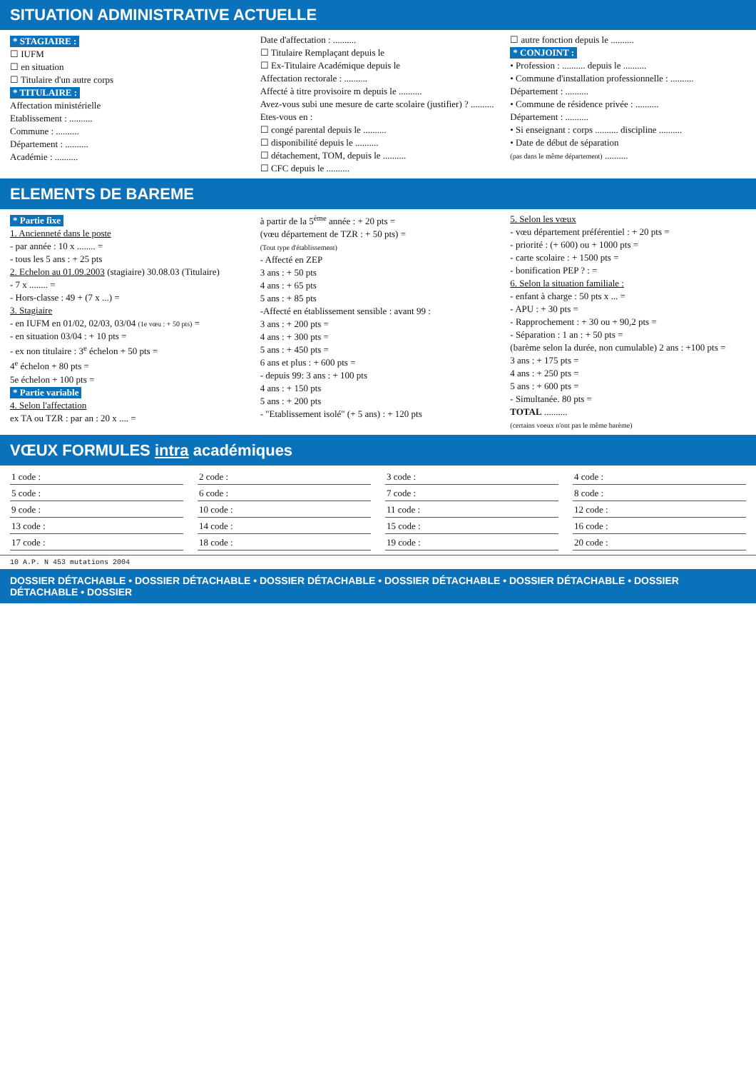SITUATION ADMINISTRATIVE ACTUELLE
* STAGIAIRE :
☐ IUFM
☐ en situation
☐ Titulaire d'un autre corps
* TITULAIRE :
Affectation ministérielle
Etablissement : ..........
Commune : ..........
Département : ..........
Académie : ..........
Date d'affectation : ..........
☐ Titulaire Remplaçant depuis le
☐ Ex-Titulaire Académique depuis le
Affectation rectorale : ..........
Affecté à titre provisoire m depuis le ..........
Avez-vous subi une mesure de carte scolaire (justifier) ? ..........
Etes-vous en :
☐ congé parental depuis le ..........
☐ disponibilité depuis le ..........
☐ détachement, TOM, depuis le ..........
☐ CFC depuis le ..........
☐ autre fonction depuis le ..........
* CONJOINT :
• Profession : .......... depuis le ..........
• Commune d'installation professionnelle : ..........
Département : ..........
• Commune de résidence privée : ..........
Département : ..........
• Si enseignant : corps .......... discipline ..........
• Date de début de séparation
(pas dans le même département) ..........
ELEMENTS DE BAREME
* Partie fixe
1. Ancienneté dans le poste
- par année : 10 x ........ =
- tous les 5 ans : + 25 pts
2. Echelon au 01.09.2003 (stagiaire) 30.08.03 (Titulaire)
- 7 x ........ =
- Hors-classe : 49 + (7 x ...) =
3. Stagiaire
- en IUFM en 01/02, 02/03, 03/04 (1e vœu : + 50 pts) =
- en situation 03/04 : + 10 pts =
- ex non titulaire : 3<sup>e</sup> échelon + 50 pts =
4<sup>e</sup> échelon + 80 pts =
5e échelon + 100 pts =
* Partie variable
4. Selon l'affectation
ex TA ou TZR : par an : 20 x .... =
à partir de la 5<sup>ème</sup> année : + 20 pts =
(vœu département de TZR : + 50 pts) =
(Tout type d'établissement)
- Affecté en ZEP
3 ans : + 50 pts
4 ans : + 65 pts
5 ans : + 85 pts
-Affecté en établissement sensible : avant 99 :
3 ans : + 200 pts =
4 ans : + 300 pts =
5 ans : + 450 pts =
6 ans et plus : + 600 pts =
- depuis 99: 3 ans : + 100 pts
4 ans : + 150 pts
5 ans : + 200 pts
- "Etablissement isolé" (+ 5 ans) : + 120 pts
5. Selon les vœux
- vœu département préférentiel : + 20 pts =
- priorité : (+ 600) ou + 1000 pts =
- carte scolaire : + 1500 pts =
- bonification PEP ? : =
6. Selon la situation familiale :
- enfant à charge : 50 pts x ... =
- APU : + 30 pts =
- Rapprochement : + 30 ou + 90,2 pts =
- Séparation : 1 an : + 50 pts =
(barème selon la durée, non cumulable) 2 ans : +100 pts =
3 ans : + 175 pts =
4 ans : + 250 pts =
5 ans : + 600 pts =
- Simultanée. 80 pts =
TOTAL ..........
(certains voeux n'ont pas le même barème)
VŒUX FORMULES intra académiques
1 code :
2 code :
3 code :
4 code :
5 code :
6 code :
7 code :
8 code :
9 code :
10 code :
11 code :
12 code :
13 code :
14 code :
15 code :
16 code :
17 code :
18 code :
19 code :
20 code :
10 A.P. N 453 mutations 2004
DOSSIER DÉTACHABLE • DOSSIER DÉTACHABLE • DOSSIER DÉTACHABLE • DOSSIER DÉTACHABLE • DOSSIER DÉTACHABLE • DOSSIER DÉTACHABLE • DOSSIER